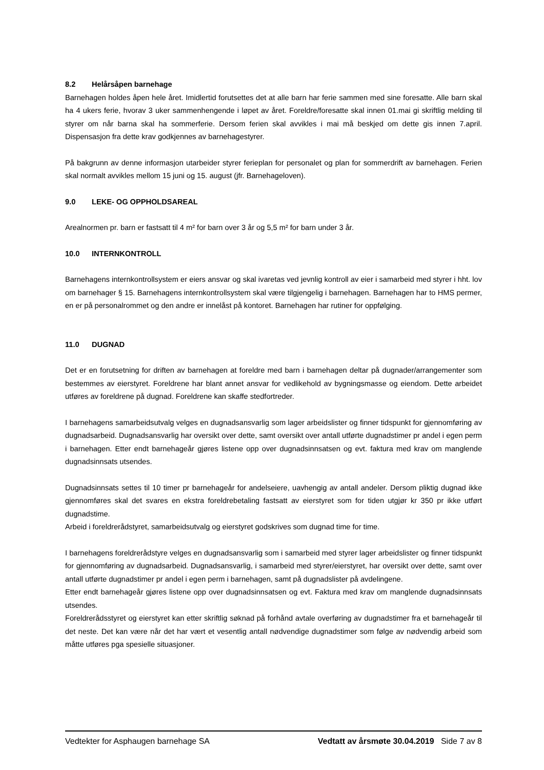8.2 Helårsåpen barnehage
Barnehagen holdes åpen hele året. Imidlertid forutsettes det at alle barn har ferie sammen med sine foresatte. Alle barn skal ha 4 ukers ferie, hvorav 3 uker sammenhengende i løpet av året. Foreldre/foresatte skal innen 01.mai gi skriftlig melding til styrer om når barna skal ha sommerferie. Dersom ferien skal avvikles i mai må beskjed om dette gis innen 7.april. Dispensasjon fra dette krav godkjennes av barnehagestyrer.
På bakgrunn av denne informasjon utarbeider styrer ferieplan for personalet og plan for sommerdrift av barnehagen. Ferien skal normalt avvikles mellom 15 juni og 15. august (jfr. Barnehageloven).
9.0 LEKE- OG OPPHOLDSAREAL
Arealnormen pr. barn er fastsatt til 4 m² for barn over 3 år og 5,5 m² for barn under 3 år.
10.0 INTERNKONTROLL
Barnehagens internkontrollsystem er eiers ansvar og skal ivaretas ved jevnlig kontroll av eier i samarbeid med styrer i hht. lov om barnehager § 15. Barnehagens internkontrollsystem skal være tilgjengelig i barnehagen. Barnehagen har to HMS permer, en er på personalrommet og den andre er innelåst på kontoret. Barnehagen har rutiner for oppfølging.
11.0 DUGNAD
Det er en forutsetning for driften av barnehagen at foreldre med barn i barnehagen deltar på dugnader/arrangementer som bestemmes av eierstyret. Foreldrene har blant annet ansvar for vedlikehold av bygningsmasse og eiendom. Dette arbeidet utføres av foreldrene på dugnad. Foreldrene kan skaffe stedfortreder.
I barnehagens samarbeidsutvalg velges en dugnadsansvarlig som lager arbeidslister og finner tidspunkt for gjennomføring av dugnadsarbeid. Dugnadsansvarlig har oversikt over dette, samt oversikt over antall utførte dugnadstimer pr andel i egen perm i barnehagen. Etter endt barnehageår gjøres listene opp over dugnadsinnsatsen og evt. faktura med krav om manglende dugnadsinnsats utsendes.
Dugnadsinnsats settes til 10 timer pr barnehageår for andelseiere, uavhengig av antall andeler. Dersom pliktig dugnad ikke gjennomføres skal det svares en ekstra foreldrebetaling fastsatt av eierstyret som for tiden utgjør kr 350 pr ikke utført dugnadstime.
Arbeid i foreldrerådstyret, samarbeidsutvalg og eierstyret godskrives som dugnad time for time.
I barnehagens foreldrerådstyre velges en dugnadsansvarlig som i samarbeid med styrer lager arbeidslister og finner tidspunkt for gjennomføring av dugnadsarbeid. Dugnadsansvarlig, i samarbeid med styrer/eierstyret, har oversikt over dette, samt over antall utførte dugnadstimer pr andel i egen perm i barnehagen, samt på dugnadslister på avdelingene.
Etter endt barnehageår gjøres listene opp over dugnadsinnsatsen og evt. Faktura med krav om manglende dugnadsinnsats utsendes.
Foreldrerådsstyret og eierstyret kan etter skriftlig søknad på forhånd avtale overføring av dugnadstimer fra et barnehageår til det neste. Det kan være når det har vært et vesentlig antall nødvendige dugnadstimer som følge av nødvendig arbeid som måtte utføres pga spesielle situasjoner.
Vedtekter for Asphaugen barnehage SA Vedtatt av årsmøte 30.04.2019 Side 7 av 8